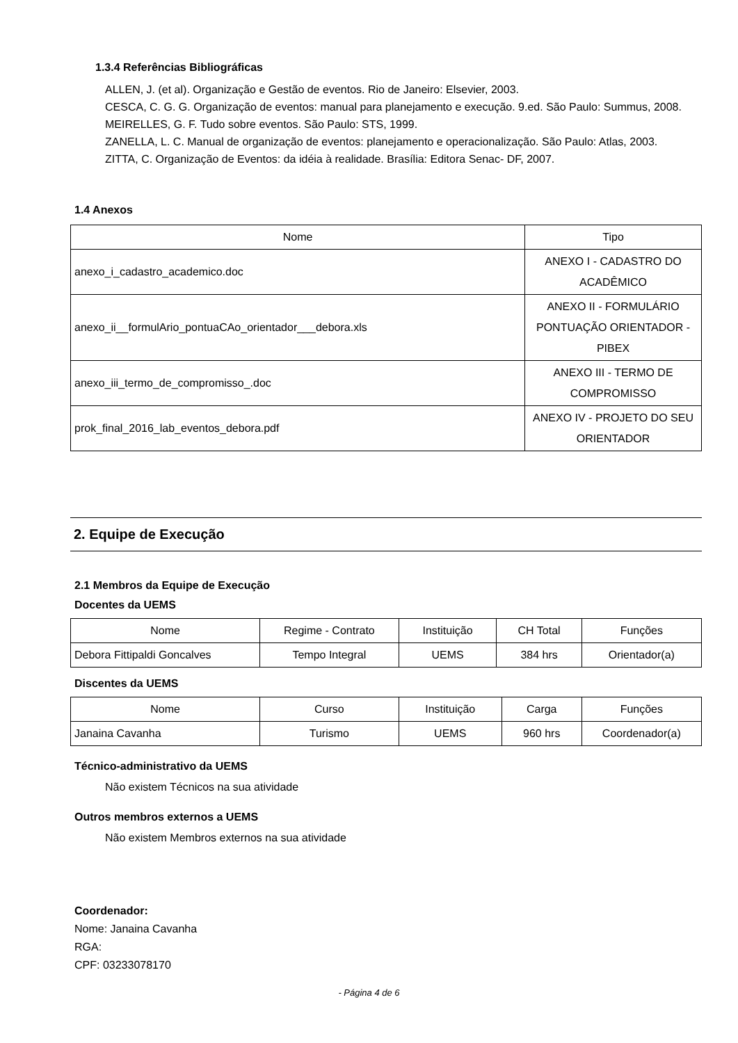1.3.4 Referências Bibliográficas
ALLEN, J. (et al). Organização e Gestão de eventos. Rio de Janeiro: Elsevier, 2003.
CESCA, C. G. G. Organização de eventos: manual para planejamento e execução. 9.ed. São Paulo: Summus, 2008.
MEIRELLES, G. F. Tudo sobre eventos. São Paulo: STS, 1999.
ZANELLA, L. C. Manual de organização de eventos: planejamento e operacionalização. São Paulo: Atlas, 2003.
ZITTA, C. Organização de Eventos: da idéia à realidade. Brasília: Editora Senac- DF, 2007.
1.4 Anexos
| Nome | Tipo |
| --- | --- |
| anexo_i_cadastro_academico.doc | ANEXO I - CADASTRO DO ACADÊMICO |
| anexo_ii__formulArio_pontuaCAo_orientador___debora.xls | ANEXO II - FORMULÁRIO PONTUAÇÃO ORIENTADOR - PIBEX |
| anexo_iii_termo_de_compromisso_.doc | ANEXO III - TERMO DE COMPROMISSO |
| prok_final_2016_lab_eventos_debora.pdf | ANEXO IV - PROJETO DO SEU ORIENTADOR |
2. Equipe de Execução
2.1 Membros da Equipe de Execução
Docentes da UEMS
| Nome | Regime - Contrato | Instituição | CH Total | Funções |
| --- | --- | --- | --- | --- |
| Debora Fittipaldi Goncalves | Tempo Integral | UEMS | 384 hrs | Orientador(a) |
Discentes da UEMS
| Nome | Curso | Instituição | Carga | Funções |
| --- | --- | --- | --- | --- |
| Janaina Cavanha | Turismo | UEMS | 960 hrs | Coordenador(a) |
Técnico-administrativo da UEMS
Não existem Técnicos na sua atividade
Outros membros externos a UEMS
Não existem Membros externos na sua atividade
Coordenador:
Nome: Janaina Cavanha
RGA:
CPF: 03233078170
- Página 4 de 6